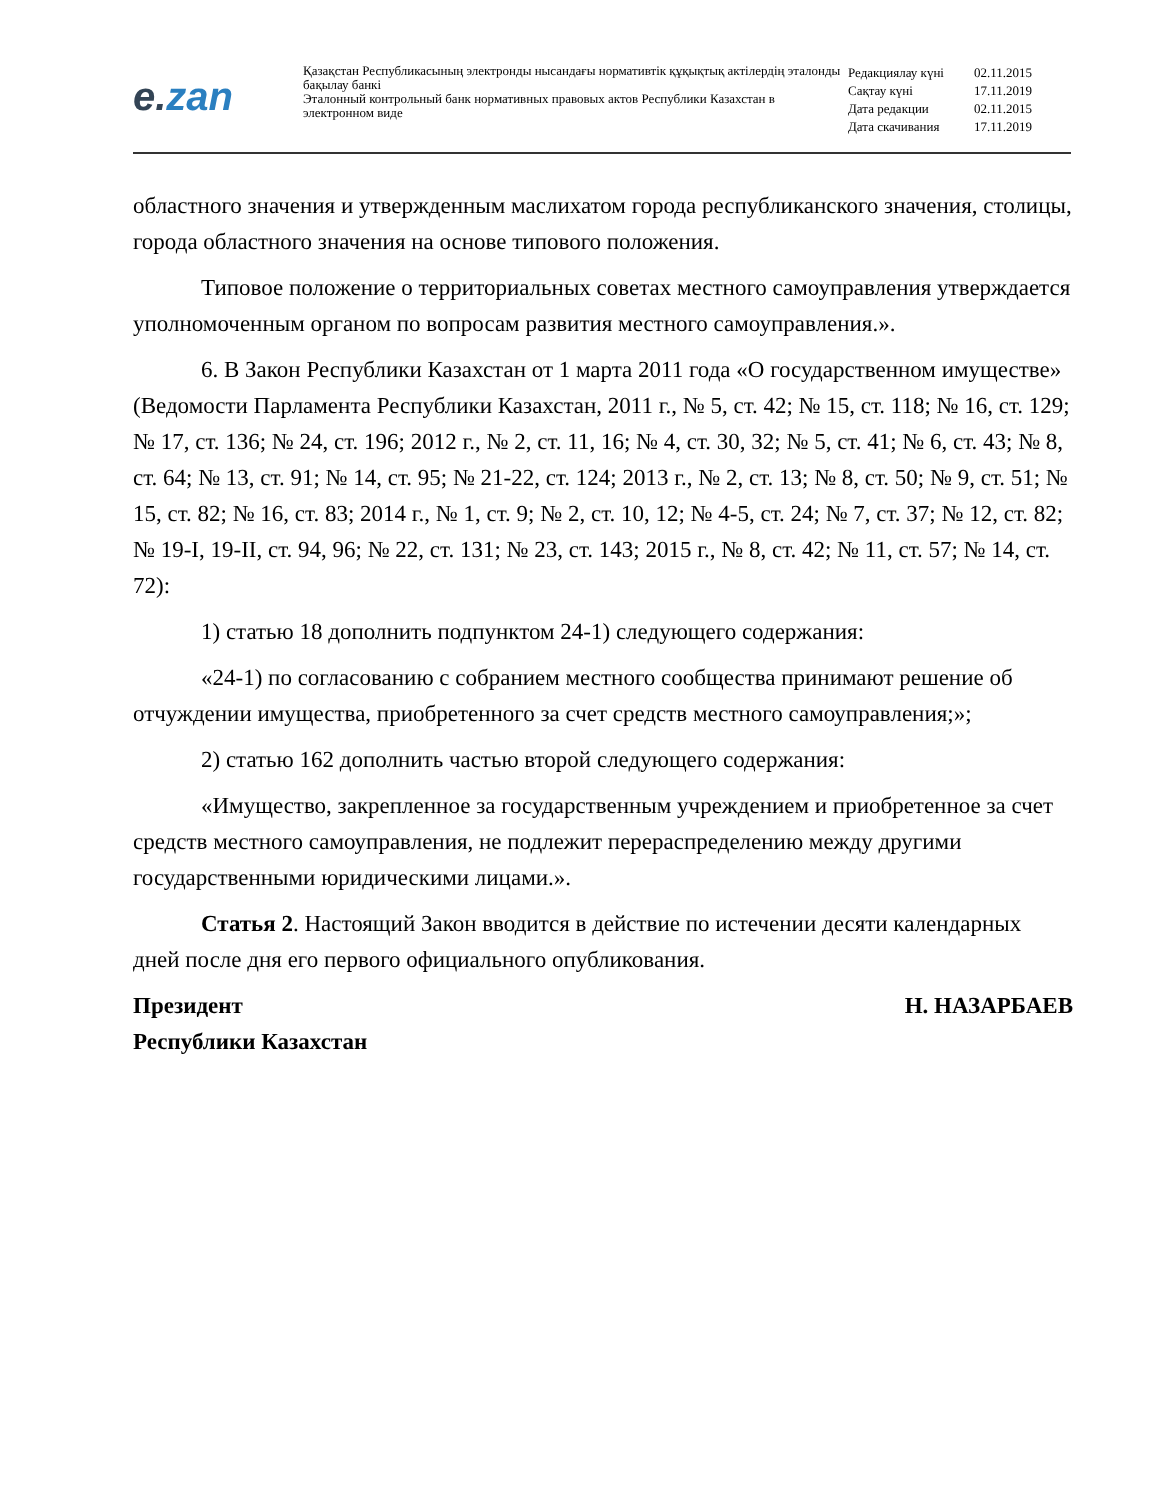e. zan
Қазақстан Республикасының электронды нысандағы нормативтік құқықтық актілердің эталонды бақылау банкі
Эталонный контрольный банк нормативных правовых актов Республики Казахстан в электронном виде
| Редакциялау күні | 02.11.2015 |
| Сақтау күні | 17.11.2019 |
| Дата редакции | 02.11.2015 |
| Дата скачивания | 17.11.2019 |
областного значения и утвержденным маслихатом города республиканского значения, столицы, города областного значения на основе типового положения.
Типовое положение о территориальных советах местного самоуправления утверждается уполномоченным органом по вопросам развития местного самоуправления.».
6. В Закон Республики Казахстан от 1 марта 2011 года «О государственном имуществе» (Ведомости Парламента Республики Казахстан, 2011 г., № 5, ст. 42; № 15, ст. 118; № 16, ст. 129; № 17, ст. 136; № 24, ст. 196; 2012 г., № 2, ст. 11, 16; № 4, ст. 30, 32; № 5, ст. 41; № 6, ст. 43; № 8, ст. 64; № 13, ст. 91; № 14, ст. 95; № 21-22, ст. 124; 2013 г., № 2, ст. 13; № 8, ст. 50; № 9, ст. 51; № 15, ст. 82; № 16, ст. 83; 2014 г., № 1, ст. 9; № 2, ст. 10, 12; № 4-5, ст. 24; № 7, ст. 37; № 12, ст. 82; № 19-I, 19-II, ст. 94, 96; № 22, ст. 131; № 23, ст. 143; 2015 г., № 8, ст. 42; № 11, ст. 57; № 14, ст. 72):
1) статью 18 дополнить подпунктом 24-1) следующего содержания:
«24-1) по согласованию с собранием местного сообщества принимают решение об отчуждении имущества, приобретенного за счет средств местного самоуправления;»;
2) статью 162 дополнить частью второй следующего содержания:
«Имущество, закрепленное за государственным учреждением и приобретенное за счет средств местного самоуправления, не подлежит перераспределению между другими государственными юридическими лицами.».
Статья 2. Настоящий Закон вводится в действие по истечении десяти календарных дней после дня его первого официального опубликования.
Президент
Республики Казахстан
Н. НАЗАРБАЕВ